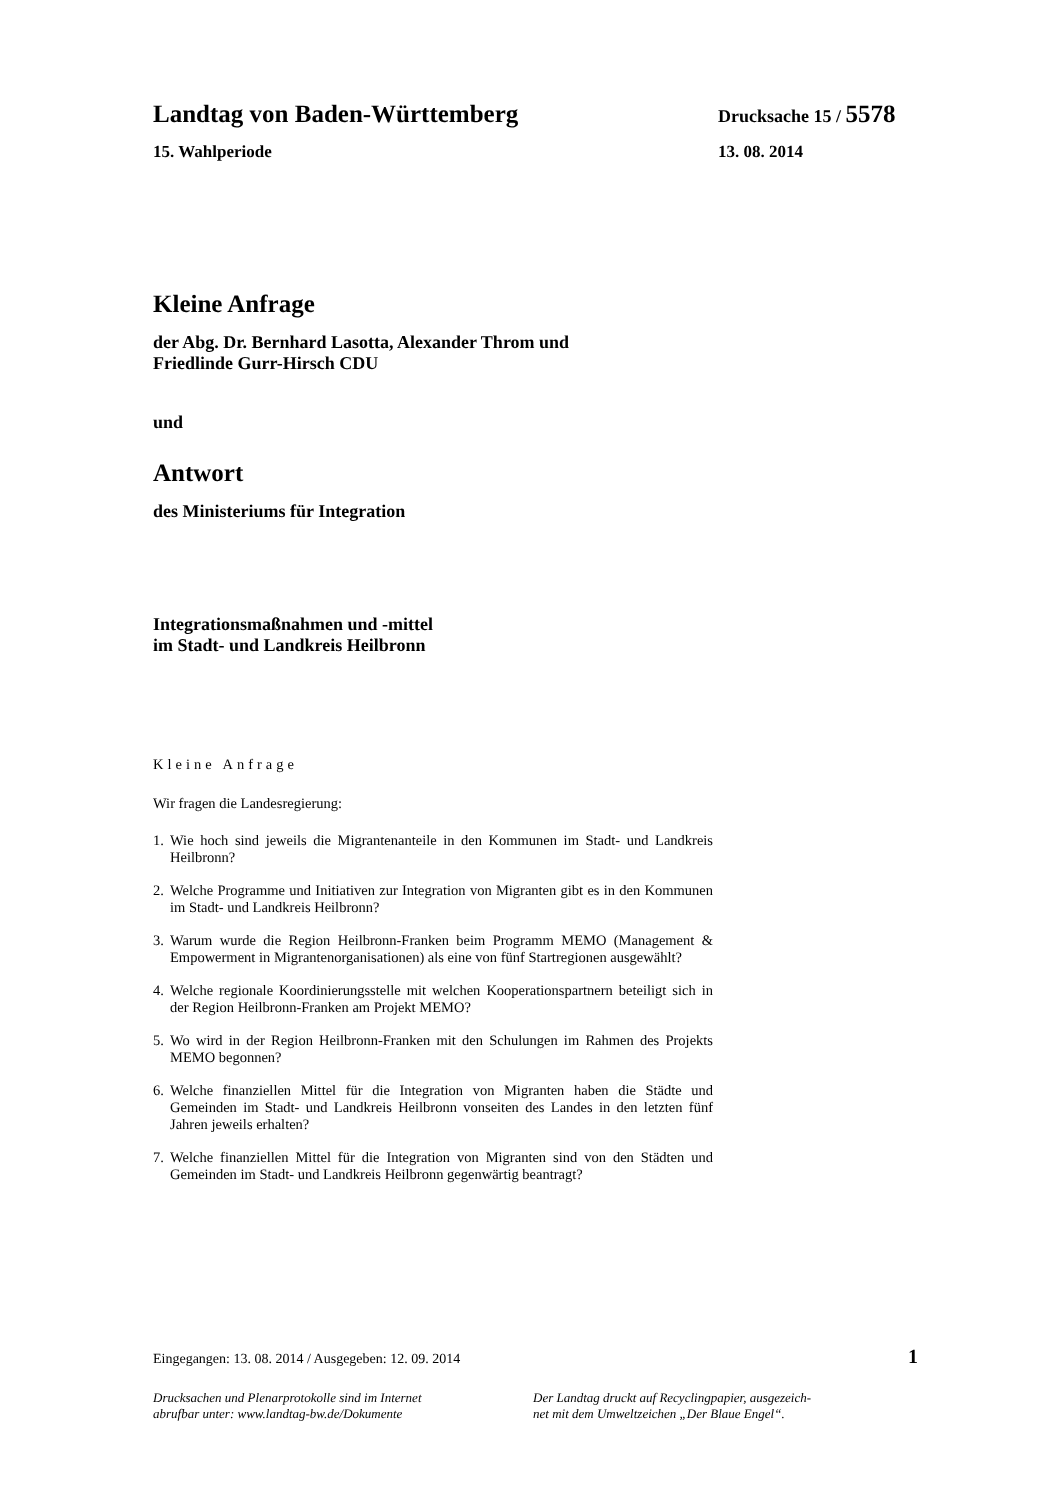Landtag von Baden-Württemberg Drucksache 15 / 5578
15. Wahlperiode 13. 08. 2014
Kleine Anfrage
der Abg. Dr. Bernhard Lasotta, Alexander Throm und
Friedlinde Gurr-Hirsch CDU
und
Antwort
des Ministeriums für Integration
Integrationsmaßnahmen und -mittel
im Stadt- und Landkreis Heilbronn
Kleine Anfrage
Wir fragen die Landesregierung:
1. Wie hoch sind jeweils die Migrantenanteile in den Kommunen im Stadt- und Landkreis Heilbronn?
2. Welche Programme und Initiativen zur Integration von Migranten gibt es in den Kommunen im Stadt- und Landkreis Heilbronn?
3. Warum wurde die Region Heilbronn-Franken beim Programm MEMO (Management & Empowerment in Migrantenorganisationen) als eine von fünf Startregionen ausgewählt?
4. Welche regionale Koordinierungsstelle mit welchen Kooperationspartnern beteiligt sich in der Region Heilbronn-Franken am Projekt MEMO?
5. Wo wird in der Region Heilbronn-Franken mit den Schulungen im Rahmen des Projekts MEMO begonnen?
6. Welche finanziellen Mittel für die Integration von Migranten haben die Städte und Gemeinden im Stadt- und Landkreis Heilbronn vonseiten des Landes in den letzten fünf Jahren jeweils erhalten?
7. Welche finanziellen Mittel für die Integration von Migranten sind von den Städten und Gemeinden im Stadt- und Landkreis Heilbronn gegenwärtig beantragt?
Eingegangen: 13. 08. 2014 / Ausgegeben: 12. 09. 2014 1
Drucksachen und Plenarprotokolle sind im Internet
abrufbar unter: www.landtag-bw.de/Dokumente
Der Landtag druckt auf Recyclingpapier, ausgezeich-
net mit dem Umweltzeichen „Der Blaue Engel“.